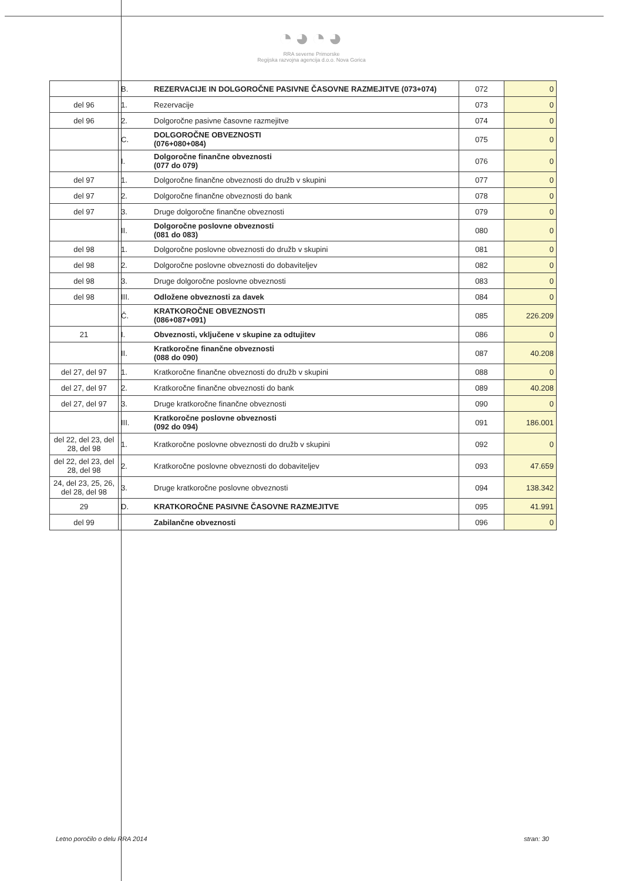◔◕◔◕
RRA severne Primorske
Regijska razvojna agencija d.o.o. Nova Gorica
| | B. | REZERVACIJE IN DOLGOROČNE PASIVNE ČASOVNE RAZMEJITVE (073+074) | 072 | 0 |
| del 96 | 1. | Rezervacije | 073 | 0 |
| del 96 | 2. | Dolgoročne pasivne časovne razmejitve | 074 | 0 |
| | C. | DOLGOROČNE OBVEZNOSTI (076+080+084) | 075 | 0 |
| | I. | Dolgoročne finančne obveznosti (077 do 079) | 076 | 0 |
| del 97 | 1. | Dolgoročne finančne obveznosti do družb v skupini | 077 | 0 |
| del 97 | 2. | Dolgoročne finančne obveznosti do bank | 078 | 0 |
| del 97 | 3. | Druge dolgoročne finančne obveznosti | 079 | 0 |
| | II. | Dolgoročne poslovne obveznosti (081 do 083) | 080 | 0 |
| del 98 | 1. | Dolgoročne poslovne obveznosti do družb v skupini | 081 | 0 |
| del 98 | 2. | Dolgoročne poslovne obveznosti do dobaviteljev | 082 | 0 |
| del 98 | 3. | Druge dolgoročne poslovne obveznosti | 083 | 0 |
| del 98 | III. | Odložene obveznosti za davek | 084 | 0 |
| | Č. | KRATKOROČNE OBVEZNOSTI (086+087+091) | 085 | 226.209 |
| 21 | I. | Obveznosti, vključene v skupine za odtujitev | 086 | 0 |
| | II. | Kratkoročne finančne obveznosti (088 do 090) | 087 | 40.208 |
| del 27, del 97 | 1. | Kratkoročne finančne obveznosti do družb v skupini | 088 | 0 |
| del 27, del 97 | 2. | Kratkoročne finančne obveznosti do bank | 089 | 40.208 |
| del 27, del 97 | 3. | Druge kratkoročne finančne obveznosti | 090 | 0 |
| | III. | Kratkoročne poslovne obveznosti (092 do 094) | 091 | 186.001 |
| del 22, del 23, del 28, del 98 | 1. | Kratkoročne poslovne obveznosti do družb v skupini | 092 | 0 |
| del 22, del 23, del 28, del 98 | 2. | Kratkoročne poslovne obveznosti do dobaviteljev | 093 | 47.659 |
| 24, del 23, 25, 26, del 28, del 98 | 3. | Druge kratkoročne poslovne obveznosti | 094 | 138.342 |
| 29 | D. | KRATKOROČNE PASIVNE ČASOVNE RAZMEJITVE | 095 | 41.991 |
| del 99 | | Zabilančne obveznosti | 096 | 0 |
Letno poročilo o delu RRA 2014 stran: 30